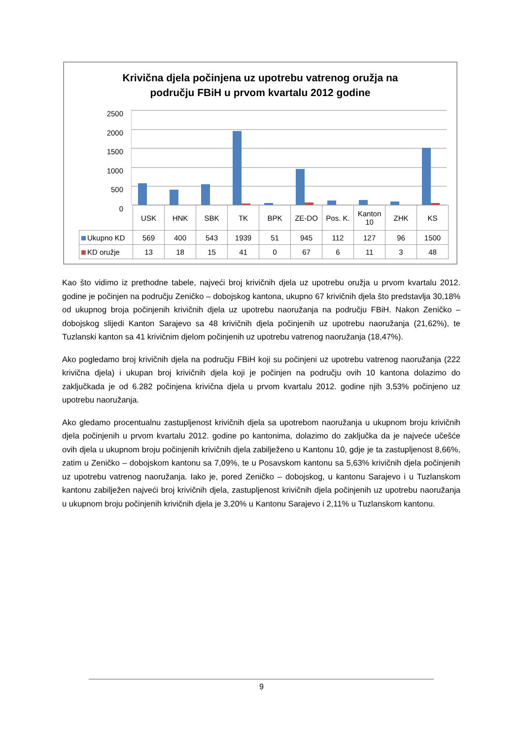Krivična djela počinjena uz upotrebu vatrenog oružja na
području FBiH u prvom kvartalu 2012 godine
2500
2000
1500
1000
500
0
| | USK | HNK | SBK | TK | BPK | ZE-DO | Pos. K. | Kanton 10 | ZHK | KS |
| Ukupno KD | 569 | 400 | 543 | 1939 | 51 | 945 | 112 | 127 | 96 | 1500 |
| KD oružje | 13 | 18 | 15 | 41 | 0 | 67 | 6 | 11 | 3 | 48 |
Kao što vidimo iz prethodne tabele, najveći broj krivičnih djela uz upotrebu oružja u prvom kvartalu 2012. godine je počinjen na području Zeničko – dobojskog kantona, ukupno 67 krivičnih djela što predstavlja 30,18% od ukupnog broja počinjenih krivičnih djela uz upotrebu naoružanja na području FBiH. Nakon Zeničko – dobojskog slijedi Kanton Sarajevo sa 48 krivičnih djela počinjenih uz upotrebu naoružanja (21,62%), te Tuzlanski kanton sa 41 krivičnim djelom počinjenih uz upotrebu vatrenog naoružanja (18,47%).
Ako pogledamo broj krivičnih djela na području FBiH koji su počinjeni uz upotrebu vatrenog naoružanja (222 krivična djela) i ukupan broj krivičnih djela koji je počinjen na području ovih 10 kantona dolazimo do zaključkada je od 6.282 počinjena krivična djela u prvom kvartalu 2012. godine njih 3,53% počinjeno uz upotrebu naoružanja.
Ako gledamo procentualnu zastupljenost krivičnih djela sa upotrebom naoružanja u ukupnom broju krivičnih djela počinjenih u prvom kvartalu 2012. godine po kantonima, dolazimo do zaključka da je najveće učešće ovih djela u ukupnom broju počinjenih krivičnih djela zabilježeno u Kantonu 10, gdje je ta zastupljenost 8,66%, zatim u Zeničko – dobojskom kantonu sa 7,09%, te u Posavskom kantonu sa 5,63% krivičnih djela počinjenih uz upotrebu vatrenog naoružanja. Iako je, pored Zeničko – dobojskog, u kantonu Sarajevo i u Tuzlanskom kantonu zabilježen najveći broj krivičnih djela, zastupljenost krivičnih djela počinjenih uz upotrebu naoružanja u ukupnom broju počinjenih krivičnih djela je 3,20% u Kantonu Sarajevo i 2,11% u Tuzlanskom kantonu.
9